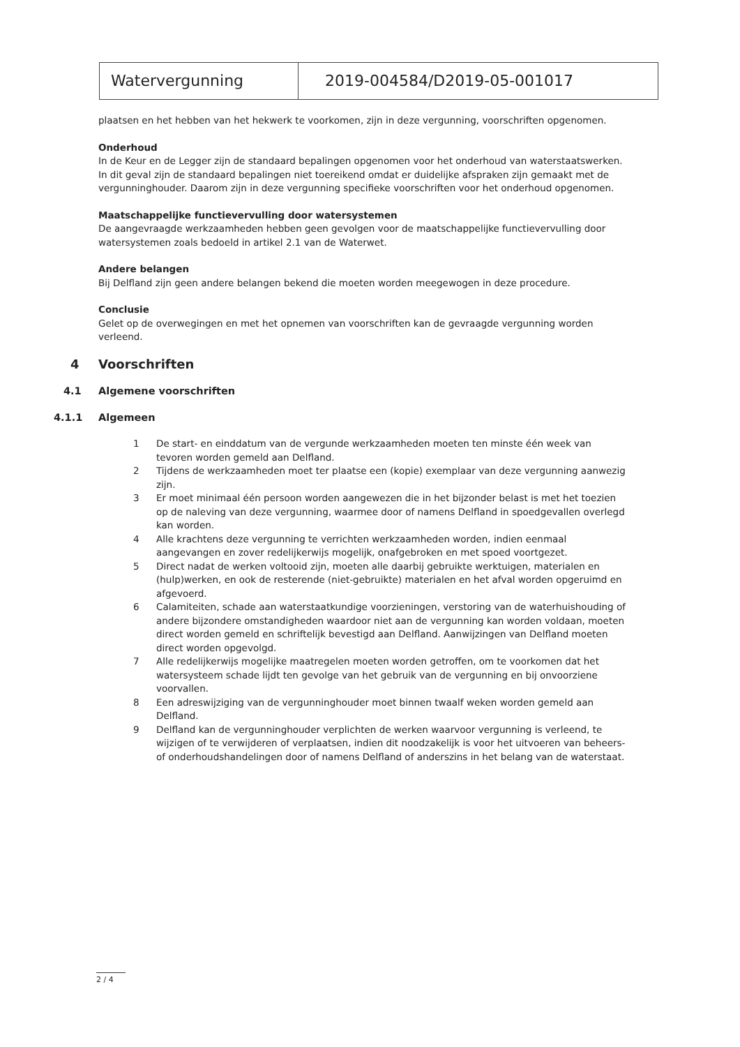Watervergunning 2019-004584/D2019-05-001017
plaatsen en het hebben van het hekwerk te voorkomen, zijn in deze vergunning, voorschriften opgenomen.
Onderhoud
In de Keur en de Legger zijn de standaard bepalingen opgenomen voor het onderhoud van waterstaatswerken. In dit geval zijn de standaard bepalingen niet toereikend omdat er duidelijke afspraken zijn gemaakt met de vergunninghouder. Daarom zijn in deze vergunning specifieke voorschriften voor het onderhoud opgenomen.
Maatschappelijke functievervulling door watersystemen
De aangevraagde werkzaamheden hebben geen gevolgen voor de maatschappelijke functievervulling door watersystemen zoals bedoeld in artikel 2.1 van de Waterwet.
Andere belangen
Bij Delfland zijn geen andere belangen bekend die moeten worden meegewogen in deze procedure.
Conclusie
Gelet op de overwegingen en met het opnemen van voorschriften kan de gevraagde vergunning worden verleend.
4 Voorschriften
4.1 Algemene voorschriften
4.1.1 Algemeen
1 De start- en einddatum van de vergunde werkzaamheden moeten ten minste één week van tevoren worden gemeld aan Delfland.
2 Tijdens de werkzaamheden moet ter plaatse een (kopie) exemplaar van deze vergunning aanwezig zijn.
3 Er moet minimaal één persoon worden aangewezen die in het bijzonder belast is met het toezien op de naleving van deze vergunning, waarmee door of namens Delfland in spoedgevallen overlegd kan worden.
4 Alle krachtens deze vergunning te verrichten werkzaamheden worden, indien eenmaal aangevangen en zover redelijkerwijs mogelijk, onafgebroken en met spoed voortgezet.
5 Direct nadat de werken voltooid zijn, moeten alle daarbij gebruikte werktuigen, materialen en (hulp)werken, en ook de resterende (niet-gebruikte) materialen en het afval worden opgeruimd en afgevoerd.
6 Calamiteiten, schade aan waterstaatkundige voorzieningen, verstoring van de waterhuishouding of andere bijzondere omstandigheden waardoor niet aan de vergunning kan worden voldaan, moeten direct worden gemeld en schriftelijk bevestigd aan Delfland. Aanwijzingen van Delfland moeten direct worden opgevolgd.
7 Alle redelijkerwijs mogelijke maatregelen moeten worden getroffen, om te voorkomen dat het watersysteem schade lijdt ten gevolge van het gebruik van de vergunning en bij onvoorziene voorvallen.
8 Een adreswijziging van de vergunninghouder moet binnen twaalf weken worden gemeld aan Delfland.
9 Delfland kan de vergunninghouder verplichten de werken waarvoor vergunning is verleend, te wijzigen of te verwijderen of verplaatsen, indien dit noodzakelijk is voor het uitvoeren van beheers- of onderhoudshandelingen door of namens Delfland of anderszins in het belang van de waterstaat.
2 / 4